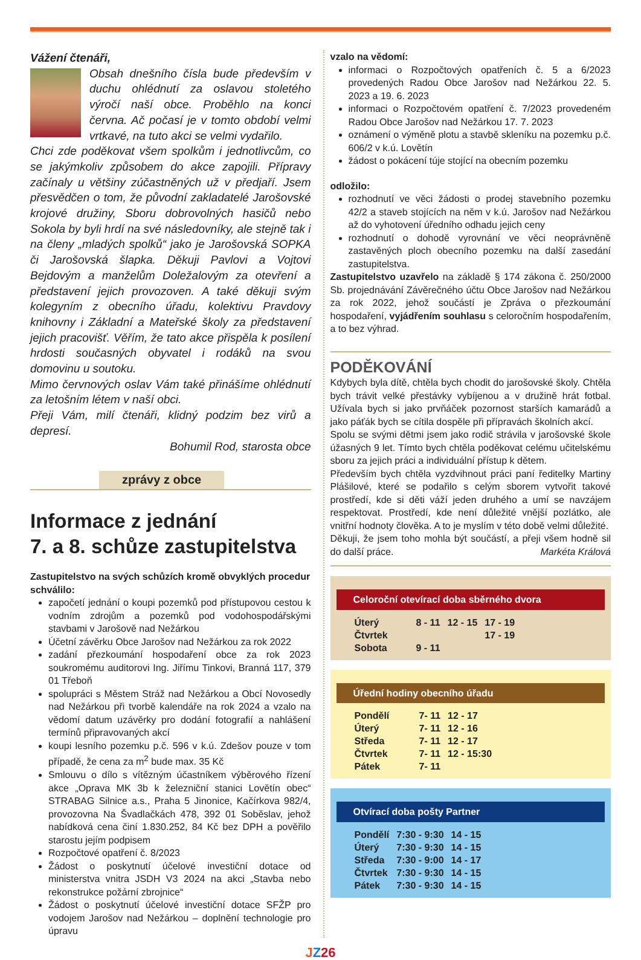Vážení čtenáři,
Obsah dnešního čísla bude především v duchu ohlédnutí za oslavou stoletého výročí naší obce. Proběhlo na konci června. Ač počasí je v tomto období velmi vrtkavé, na tuto akci se velmi vydařilo.
Chci zde poděkovat všem spolkům i jednotlivcům, co se jakýmkoliv způsobem do akce zapojili. Přípravy začínaly u většiny zúčastněných už v předjaří. Jsem přesvědčen o tom, že původní zakladatelé Jarošovské krojové družiny, Sboru dobrovolných hasičů nebo Sokola by byli hrdí na své následovníky, ale stejně tak i na členy „mladých spolků“ jako je Jarošovská SOPKA či Jarošovská šlapka. Děkuji Pavlovi a Vojtovi Bejdovým a manželům Doležalovým za otevření a představení jejich provozoven. A také děkuji svým kolegyním z obecního úřadu, kolektivu Pravdovy knihovny i Základní a Mateřské školy za představení jejich pracovišť. Věřím, že tato akce přispěla k posílení hrdosti současných obyvatel i rodáků na svou domovinu u soutoku.
Mimo červnových oslav Vám také přinášíme ohlédnutí za letošním létem v naší obci.
Přeji Vám, milí čtenáři, klidný podzim bez virů a depresí.
Bohumil Rod, starosta obce
zprávy z obce
Informace z jednání
7. a 8. schůze zastupitelstva
Zastupitelstvo na svých schůzích kromě obvyklých procedur schválilo:
započetí jednání o koupi pozemků pod přístupovou cestou k vodním zdrojům a pozemků pod vodohospodářskými stavbami v Jarošově nad Nežárkou
Účetní závěrku Obce Jarošov nad Nežárkou za rok 2022
zadání přezkoumání hospodaření obce za rok 2023 soukromému auditorovi Ing. Jiřímu Tinkovi, Branná 117, 379 01 Třeboň
spolupráci s Městem Stráž nad Nežárkou a Obcí Novosedly nad Nežárkou při tvorbě kalendáře na rok 2024 a vzalo na vědomí datum uzávěrky pro dodání fotografií a nahlášení termínů připravovaných akcí
koupi lesního pozemku p.č. 596 v k.ú. Zdešov pouze v tom případě, že cena za m<sup>2</sup> bude max. 35 Kč
Smlouvu o dílo s vítězným účastníkem výběrového řízení akce „Oprava MK 3b k železniční stanici Lovětín obec“ STRABAG Silnice a.s., Praha 5 Jinonice, Kačírkova 982/4, provozovna Na Švadlačkách 478, 392 01 Soběslav, jehož nabídková cena činí 1.830.252, 84 Kč bez DPH a pověřilo starostu jejím podpisem
Rozpočtové opatření č. 8/2023
Žádost o poskytnutí účelové investiční dotace od ministerstva vnitra JSDH V3 2024 na akci „Stavba nebo rekonstrukce požární zbrojnice“
Žádost o poskytnutí účelové investiční dotace SFŽP pro vodojem Jarošov nad Nežárkou – doplnění technologie pro úpravu
vzalo na vědomí:
informaci o Rozpočtových opatřeních č. 5 a 6/2023 provedených Radou Obce Jarošov nad Nežárkou 22. 5. 2023 a 19. 6. 2023
informaci o Rozpočtovém opatření č. 7/2023 provedeném Radou Obce Jarošov nad Nežárkou 17. 7. 2023
oznámení o výměně plotu a stavbě skleníku na pozemku p.č. 606/2 v k.ú. Lovětín
žádost o pokácení túje stojící na obecním pozemku
odložilo:
rozhodnutí ve věci žádosti o prodej stavebního pozemku 42/2 a staveb stojících na něm v k.ú. Jarošov nad Nežárkou až do vyhotovení úředního odhadu jejich ceny
rozhodnutí o dohodě vyrovnání ve věci neoprávněně zastavěných ploch obecního pozemku na další zasedání zastupitelstva.
Zastupitelstvo uzavřelo na základě § 174 zákona č. 250/2000 Sb. projednávání Závěrečného účtu Obce Jarošov nad Nežárkou za rok 2022, jehož součástí je Zpráva o přezkoumání hospodaření, vyjádřením souhlasu s celoročním hospodařením, a to bez výhrad.
PODĚKOVÁNÍ
Kdybych byla dítě, chtěla bych chodit do jarošovské školy. Chtěla bych trávit velké přestávky vybíjenou a v družině hrát fotbal. Užívala bych si jako prvňáček pozornost starších kamarádů a jako páťák bych se cítila dospěle při přípravách školních akcí.
Spolu se svými dětmi jsem jako rodič strávila v jarošovské škole úžasných 9 let. Tímto bych chtěla poděkovat celému učitelskému sboru za jejich práci a individuální přístup k dětem.
Především bych chtěla vyzdvihnout práci paní ředitelky Martiny Plášilové, které se podařilo s celým sborem vytvořit takové prostředí, kde si děti váží jeden druhého a umí se navzájem respektovat. Prostředí, kde není důležité vnější pozlátko, ale vnitřní hodnoty člověka. A to je myslím v této době velmi důležité.
Děkuji, že jsem toho mohla být součástí, a přeji všem hodně sil do další práce. Markéta Králová
Celoroční otevírací doba sběrného dvora
| Úterý | 8 - 11 | 12 - 15 | 17 - 19 |
| Čtvrtek | | | 17 - 19 |
| Sobota | 9 - 11 | | |
Úřední hodiny obecního úřadu
| Pondělí | 7- 11 | 12 - 17 |
| Úterý | 7- 11 | 12 - 16 |
| Středa | 7- 11 | 12 - 17 |
| Čtvrtek | 7- 11 | 12 - 15:30 |
| Pátek | 7- 11 | |
Otvírací doba pošty Partner
| Pondělí | 7:30 - 9:30 | 14 - 15 |
| Úterý | 7:30 - 9:30 | 14 - 15 |
| Středa | 7:30 - 9:00 | 14 - 17 |
| Čtvrtek | 7:30 - 9:30 | 14 - 15 |
| Pátek | 7:30 - 9:30 | 14 - 15 |
JZ 26